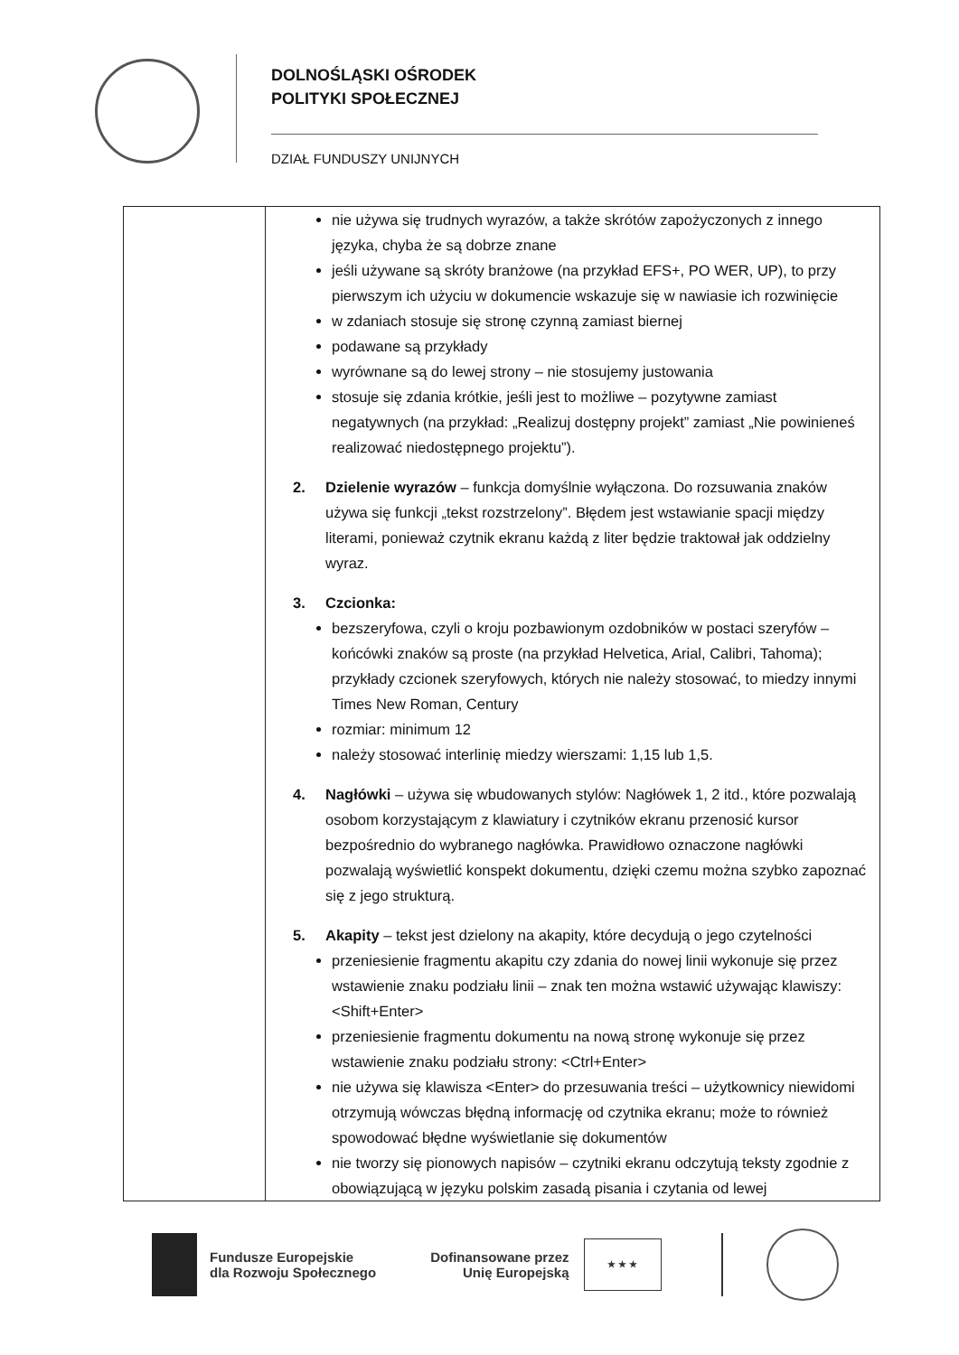DOLNOŚLĄSKI OŚRODEK
POLITYKI SPOŁECZNEJ
DZIAŁ FUNDUSZY UNIJNYCH
| | nie używa się trudnych wyrazów, a także skrótów zapożyczonych z innego języka, chyba że są dobrze znane jeśli używane są skróty branżowe (na przykład EFS+, PO WER, UP), to przy pierwszym ich użyciu w dokumencie wskazuje się w nawiasie ich rozwinięcie w zdaniach stosuje się stronę czynną zamiast biernej podawane są przykłady wyrównane są do lewej strony – nie stosujemy justowania stosuje się zdania krótkie, jeśli jest to możliwe – pozytywne zamiast negatywnych (na przykład: „Realizuj dostępny projekt” zamiast „Nie powinieneś realizować niedostępnego projektu”). 2. Dzielenie wyrazów – funkcja domyślnie wyłączona. Do rozsuwania znaków używa się funkcji „tekst rozstrzelony”. Błędem jest wstawianie spacji między literami, ponieważ czytnik ekranu każdą z liter będzie traktował jak oddzielny wyraz. 3. Czcionka: bezszeryfowa, czyli o kroju pozbawionym ozdobników w postaci szeryfów – końcówki znaków są proste (na przykład Helvetica, Arial, Calibri, Tahoma); przykłady czcionek szeryfowych, których nie należy stosować, to miedzy innymi Times New Roman, Century rozmiar: minimum 12 należy stosować interlinię miedzy wierszami: 1,15 lub 1,5. 4. Nagłówki – używa się wbudowanych stylów: Nagłówek 1, 2 itd., które pozwalają osobom korzystającym z klawiatury i czytników ekranu przenosić kursor bezpośrednio do wybranego nagłówka. Prawidłowo oznaczone nagłówki pozwalają wyświetlić konspekt dokumentu, dzięki czemu można szybko zapoznać się z jego strukturą. 5. Akapity – tekst jest dzielony na akapity, które decydują o jego czytelności przeniesienie fragmentu akapitu czy zdania do nowej linii wykonuje się przez wstawienie znaku podziału linii – znak ten można wstawić używając klawiszy: <Shift+Enter> przeniesienie fragmentu dokumentu na nową stronę wykonuje się przez wstawienie znaku podziału strony: <Ctrl+Enter> nie używa się klawisza <Enter> do przesuwania treści – użytkownicy niewidomi otrzymują wówczas błędną informację od czytnika ekranu; może to również spowodować błędne wyświetlanie się dokumentów nie tworzy się pionowych napisów – czytniki ekranu odczytują teksty zgodnie z obowiązującą w języku polskim zasadą pisania i czytania od lewej |
Fundusze Europejskie
dla Rozwoju Społecznego
Dofinansowane przez
Unię Europejską
★ ★ ★